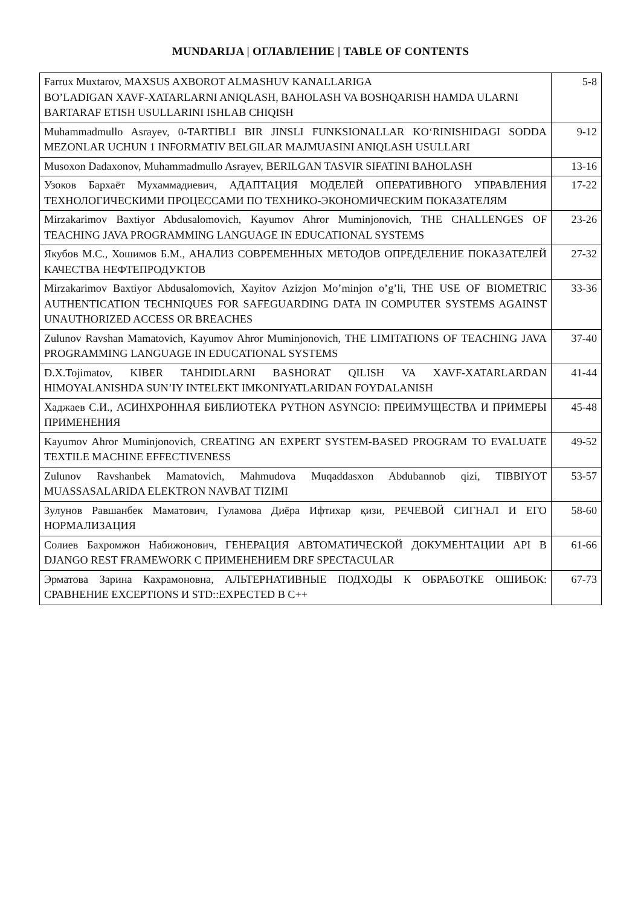MUNDARIJA | ОГЛАВЛЕНИЕ | TABLE OF CONTENTS
| Farrux Muxtarov, MAXSUS AXBOROT ALMASHUV KANALLARIGA BO’LADIGAN XAVF-XATARLARNI ANIQLASH, BAHOLASH VA BOSHQARISH HAMDA ULARNI BARTARAF ETISH USULLARINI ISHLAB CHIQISH | 5-8 |
| Muhammadmullo Asrayev, 0-TARTIBLI BIR JINSLI FUNKSIONALLAR KO‘RINISHIDAGI SODDA MEZONLAR UCHUN 1 INFORMATIV BELGILAR MAJMUASINI ANIQLASH USULLARI | 9-12 |
| Musoxon Dadaxonov, Muhammadmullo Asrayev, BERILGAN TASVIR SIFATINI BAHOLASH | 13-16 |
| Узоков Бархаёт Мухаммадиевич, АДАПТАЦИЯ МОДЕЛЕЙ ОПЕРАТИВНОГО УПРАВЛЕ­НИЯ ТЕХНОЛОГИЧЕСКИМИ ПРОЦЕССАМИ ПО ТЕХНИКО-ЭКОНОМИЧЕСКИМ ПО­КАЗАТЕЛЯМ | 17-22 |
| Mirzakarimov Baxtiyor Abdusalomovich, Kayumov Ahror Muminjonovich, THE CHALLENGES OF TEACHING JAVA PROGRAMMING LANGUAGE IN EDUCATIONAL SYSTEMS | 23-26 |
| Якубов М.С., Хошимов Б.М., АНАЛИЗ СОВРЕМЕННЫХ МЕТОДОВ ОПРЕДЕЛЕНИЕ ПО­КАЗАТЕЛЕЙ КАЧЕСТВА НЕФТЕПРОДУКТОВ | 27-32 |
| Mirzakarimov Baxtiyor Abdusalomovich, Xayitov Azizjon Mo’minjon o’g’li, THE USE OF BIOMETRIC AUTHENTICATION TECHNIQUES FOR SAFEGUARDING DATA IN COMPUTER SYSTEMS AGAINST UNAUTHORIZED ACCESS OR BREACHES | 33-36 |
| Zulunov Ravshan Mamatovich, Kayumov Ahror Muminjonovich, THE LIMITATIONS OF TEACHING JAVA PROGRAMMING LANGUAGE IN EDUCATIONAL SYSTEMS | 37-40 |
| D.X.Tojimatov, KIBER TAHDIDLARNI BASHORAT QILISH VA XAVF-XATARLARDAN HIMOYALANISHDA SUN’IY INTELEKT IMKONIYATLARIDAN FOYDALANISH | 41-44 |
| Хаджаев С.И., АСИНХРОННАЯ БИБЛИОТЕКА PYTHON ASYNCIO: ПРЕИМУЩЕСТВА И ПРИМЕРЫ ПРИМЕНЕНИЯ | 45-48 |
| Kayumov Ahror Muminjonovich, CREATING AN EXPERT SYSTEM-BASED PROGRAM TO EVALUATE TEXTILE MACHINE EFFECTIVENESS | 49-52 |
| Zulunov Ravshanbek Mamatovich, Mahmudova Muqaddasxon Abdubannob qizi, TIBBIYOT MUASSASALARIDA ELEKTRON NAVBAT TIZIMI | 53-57 |
| Зулунов Равшанбек Маматович, Гуламова Диёра Ифтихар қизи, РЕЧЕВОЙ СИГНАЛ И ЕГО НОРМАЛИЗАЦИЯ | 58-60 |
| Солиев Бахромжон Набижонович, ГЕНЕРАЦИЯ АВТОМАТИЧЕСКОЙ ДОКУМЕНТАЦИИ API В DJANGO REST FRAMEWORK С ПРИМЕНЕНИЕМ DRF SPECTACULAR | 61-66 |
| Эрматова Зарина Кахрамоновна, АЛЬТЕРНАТИВНЫЕ ПОДХОДЫ К ОБРАБОТКЕ ОШИ­БОК: СРАВНЕНИЕ EXCEPTIONS И STD::EXPECTED В C++ | 67-73 |